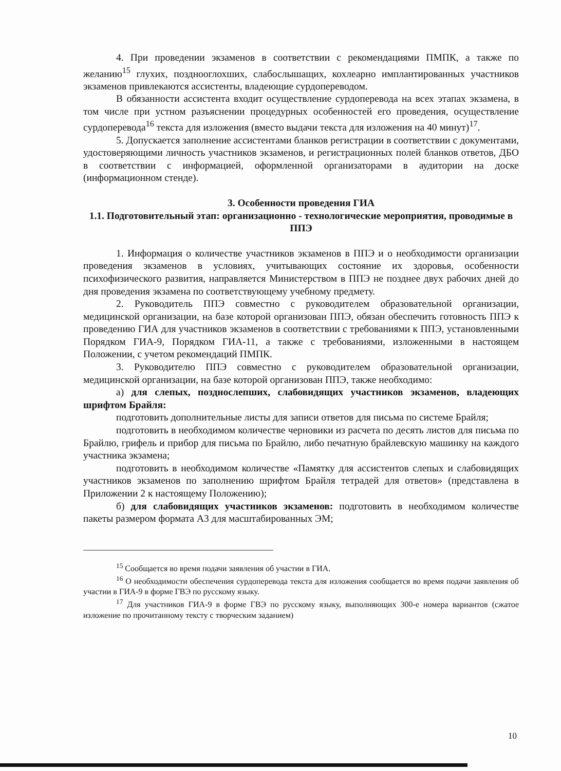4. При проведении экзаменов в соответствии с рекомендациями ПМПК, а также по желанию<sup>15</sup> глухих, позднооглохших, слабослышащих, кохлеарно имплантированных участников экзаменов привлекаются ассистенты, владеющие сурдопереводом.
В обязанности ассистента входит осуществление сурдоперевода на всех этапах экзамена, в том числе при устном разъяснении процедурных особенностей его проведения, осуществление сурдоперевода<sup>16</sup> текста для изложения (вместо выдачи текста для изложения на 40 минут)<sup>17</sup>.
5. Допускается заполнение ассистентами бланков регистрации в соответствии с документами, удостоверяющими личность участников экзаменов, и регистрационных полей бланков ответов, ДБО в соответствии с информацией, оформленной организаторами в аудитории на доске (информационном стенде).
3. Особенности проведения ГИА
1.1. Подготовительный этап: организационно - технологические мероприятия, проводимые в ППЭ
1. Информация о количестве участников экзаменов в ППЭ и о необходимости организации проведения экзаменов в условиях, учитывающих состояние их здоровья, особенности психофизического развития, направляется Министерством в ППЭ не позднее двух рабочих дней до дня проведения экзамена по соответствующему учебному предмету.
2. Руководитель ППЭ совместно с руководителем образовательной организации, медицинской организации, на базе которой организован ППЭ, обязан обеспечить готовность ППЭ к проведению ГИА для участников экзаменов в соответствии с требованиями к ППЭ, установленными Порядком ГИА-9, Порядком ГИА-11, а также с требованиями, изложенными в настоящем Положении, с учетом рекомендаций ПМПК.
3. Руководителю ППЭ совместно с руководителем образовательной организации, медицинской организации, на базе которой организован ППЭ, также необходимо:
а) для слепых, позднослепших, слабовидящих участников экзаменов, владеющих шрифтом Брайля:
подготовить дополнительные листы для записи ответов для письма по системе Брайля;
подготовить в необходимом количестве черновики из расчета по десять листов для письма по Брайлю, грифель и прибор для письма по Брайлю, либо печатную брайлевскую машинку на каждого участника экзамена;
подготовить в необходимом количестве «Памятку для ассистентов слепых и слабовидящих участников экзаменов по заполнению шрифтом Брайля тетрадей для ответов» (представлена в Приложении 2 к настоящему Положению);
б) для слабовидящих участников экзаменов: подготовить в необходимом количестве пакеты размером формата А3 для масштабированных ЭМ;
<sup>15</sup> Сообщается во время подачи заявления об участии в ГИА.
<sup>16</sup> О необходимости обеспечения сурдоперевода текста для изложения сообщается во время подачи заявления об участии в ГИА-9 в форме ГВЭ по русскому языку.
<sup>17</sup> Для участников ГИА-9 в форме ГВЭ по русскому языку, выполняющих 300-е номера вариантов (сжатое изложение по прочитанному тексту с творческим заданием)
10